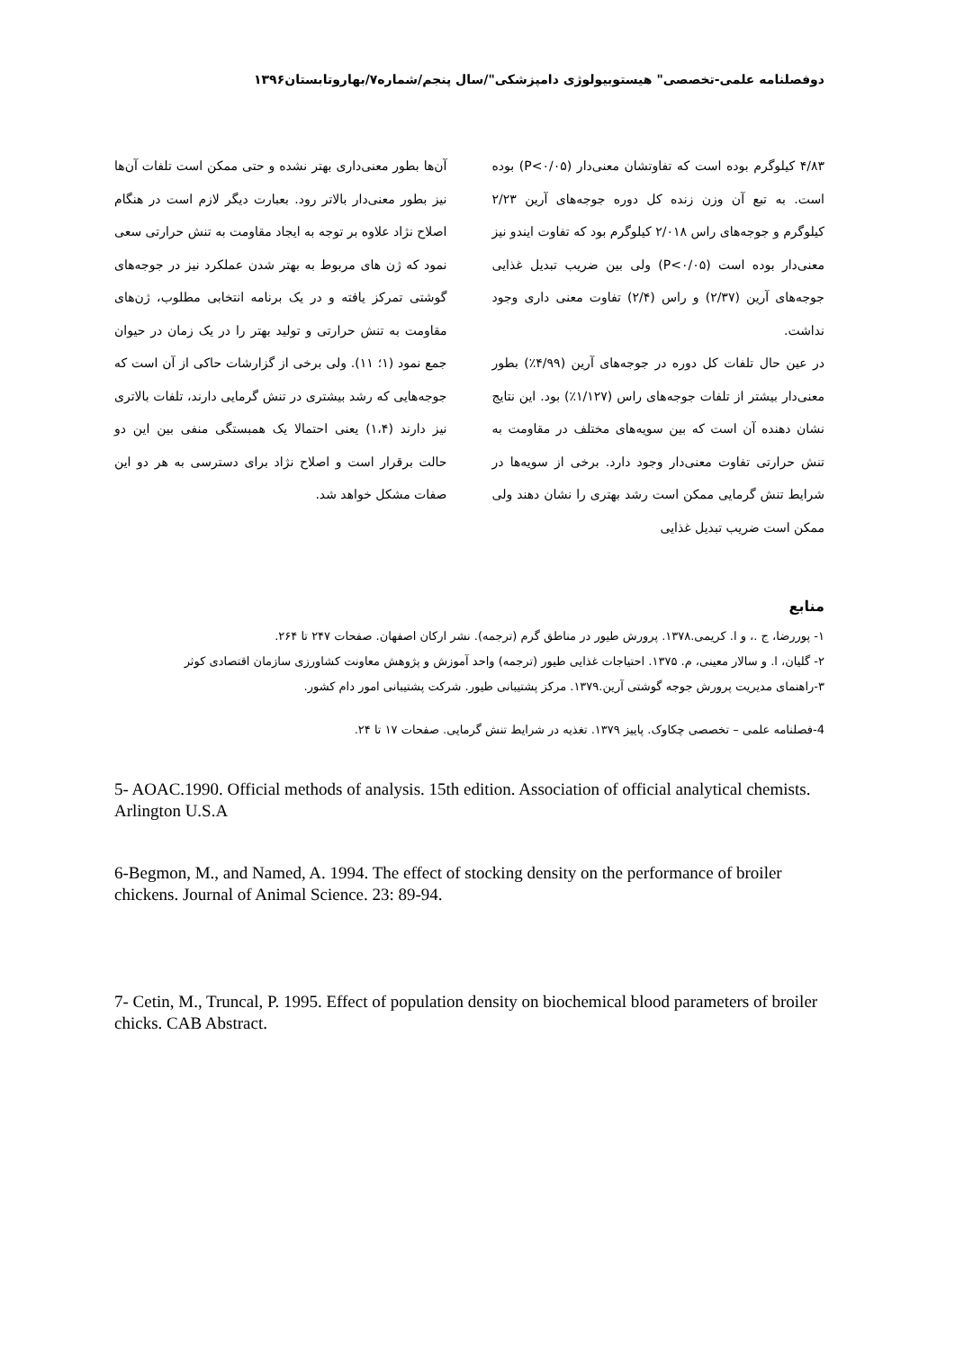دوفصلنامه علمی-تخصصی" هیستوبیولوژی دامپزشکی"/سال پنجم/شماره۷/بهاروتابستان۱۳۹۶
۴/۸۳ کیلوگرم بوده است که تفاوتشان معنی‌دار (P<۰/۰۵) بوده است. به تبع آن وزن زنده کل دوره جوجه‌های آرین ۲/۲۳ کیلوگرم و جوجه‌های راس ۲/۰۱۸ کیلوگرم بود که تفاوت ایندو نیز معنی‌دار بوده است (P<۰/۰۵) ولی بین ضریب تبدیل غذایی جوجه‌های آرین (۲/۳۷) و راس (۲/۴) تفاوت معنی داری وجود نداشت.
در عین حال تلفات کل دوره در جوجه‌های آرین (۴/۹۹٪) بطور معنی‌دار بیشتر از تلفات جوجه‌های راس (۱/۱۲۷٪) بود. این نتایج نشان دهنده آن است که بین سویه‌های مختلف در مقاومت به تنش حرارتی تفاوت معنی‌دار وجود دارد. برخی از سویه‌ها در شرایط تنش گرمایی ممکن است رشد بهتری را نشان دهند ولی ممکن است ضریب تبدیل غذایی
آن‌ها بطور معنی‌داری بهتر نشده و حتی ممکن است تلفات آن‌ها نیز بطور معنی‌دار بالاتر رود. بعبارت دیگر لازم است در هنگام اصلاح نژاد علاوه بر توجه به ایجاد مقاومت به تنش حرارتی سعی نمود که ژن های مربوط به بهتر شدن عملکرد نیز در جوجه‌های گوشتی تمرکز یافته و در یک برنامه انتخابی مطلوب، ژن‌های مقاومت به تنش حرارتی و تولید بهتر را در یک زمان در حیوان جمع نمود (۱؛ ۱۱). ولی برخی از گزارشات حاکی از آن است که جوجه‌هایی که رشد بیشتری در تنش گرمایی دارند، تلفات بالاتری نیز دارند (۱،۴) یعنی احتمالا یک همبستگی منفی بین این دو حالت برقرار است و اصلاح نژاد برای دسترسی به هر دو این صفات مشکل خواهد شد.
منابع
۱- پوررضا، ج .، و ا. کریمی.۱۳۷۸. پرورش طیور در مناطق گرم (ترجمه). نشر ارکان اصفهان. صفحات ۲۴۷ تا ۲۶۴.
۲- گلیان، ا. و سالار معینی، م. ۱۳۷۵. احتیاجات غذایی طیور (ترجمه) واحد آموزش و پژوهش معاونت کشاورزی سازمان اقتصادی کوثر
۳-راهنمای مدیریت پرورش جوجه گوشتی آرین.۱۳۷۹. مرکز پشتیبانی طیور. شرکت پشتیبانی امور دام کشور.
4-فصلنامه علمی – تخصصی چکاوک. پاییز ۱۳۷۹. تغذیه در شرایط تنش گرمایی. صفحات ۱۷ تا ۲۴.
5- AOAC.1990. Official methods of analysis. 15th edition. Association of official analytical chemists. Arlington U.S.A
6-Begmon, M., and Named, A. 1994. The effect of stocking density on the performance of broiler chickens. Journal of Animal Science. 23: 89-94.
7- Cetin, M., Truncal, P. 1995. Effect of population density on biochemical blood parameters of broiler chicks. CAB Abstract.